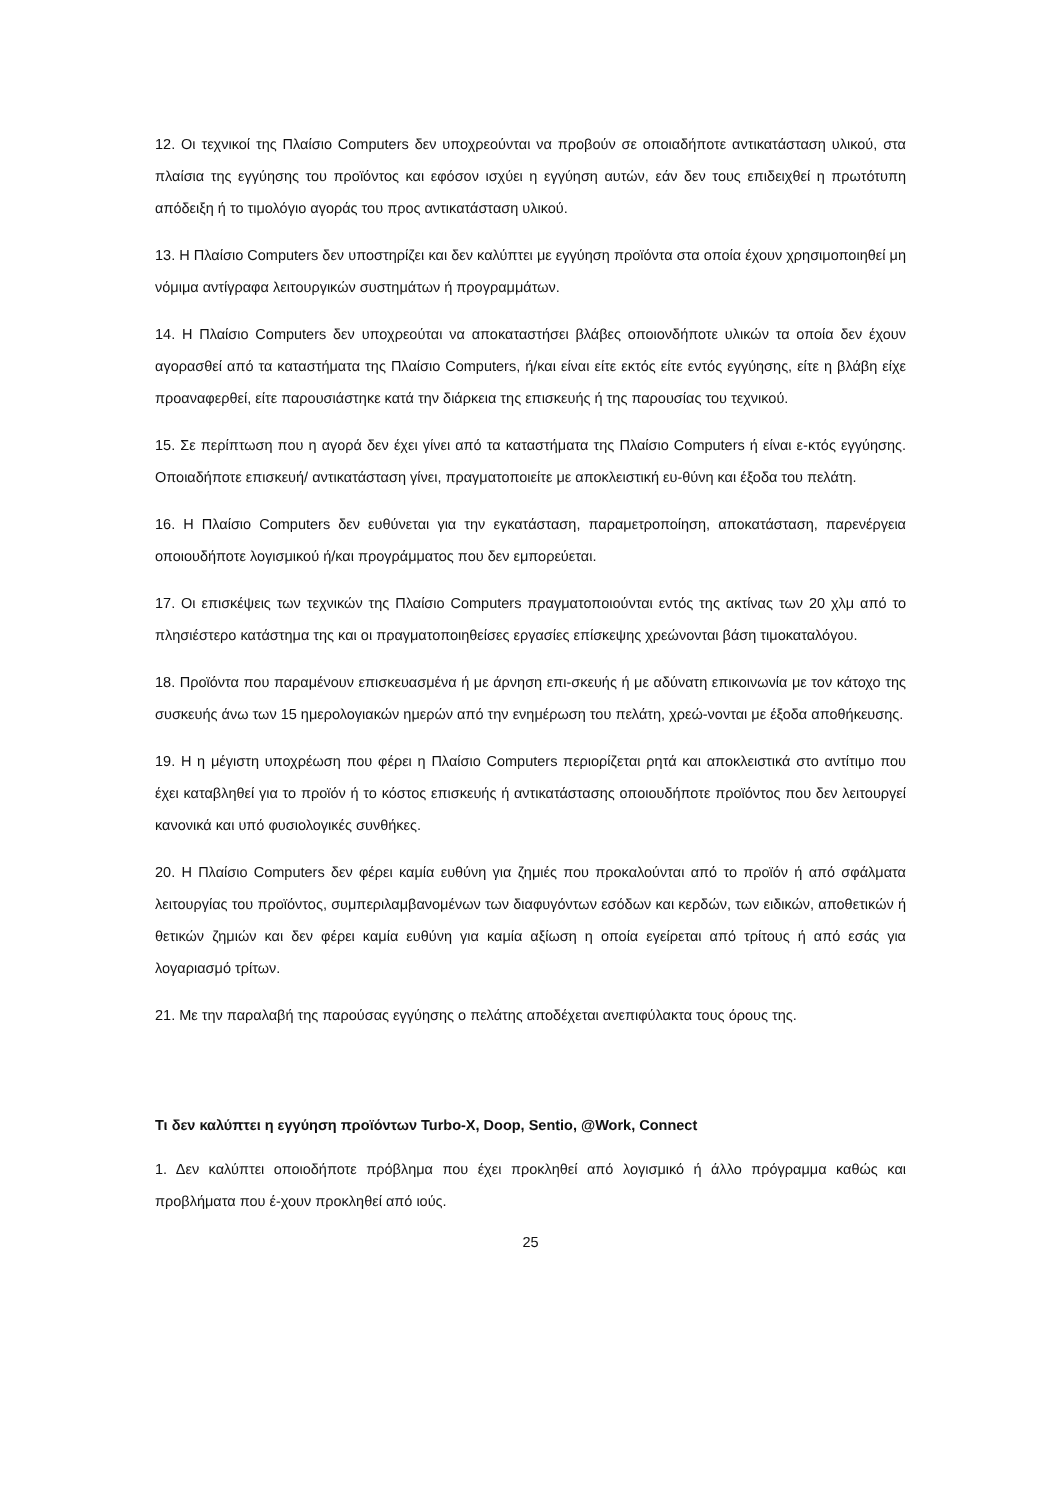12. Οι τεχνικοί της Πλαίσιο Computers δεν υποχρεούνται να προβούν σε οποιαδήποτε αντικατάσταση υλικού, στα πλαίσια της εγγύησης του προϊόντος και εφόσον ισχύει η εγγύηση αυτών, εάν δεν τους επιδειχθεί η πρωτότυπη απόδειξη ή το τιμολόγιο αγοράς του προς αντικατάσταση υλικού.
13. Η Πλαίσιο Computers δεν υποστηρίζει και δεν καλύπτει με εγγύηση προϊόντα στα οποία έχουν χρησιμοποιηθεί μη νόμιμα αντίγραφα λειτουργικών συστημάτων ή προγραμμάτων.
14. Η Πλαίσιο Computers δεν υποχρεούται να αποκαταστήσει βλάβες οποιονδήποτε υλικών τα οποία δεν έχουν αγορασθεί από τα καταστήματα της Πλαίσιο Computers, ή/και είναι είτε εκτός είτε εντός εγγύησης, είτε η βλάβη είχε προαναφερθεί, είτε παρουσιάστηκε κατά την διάρκεια της επισκευής ή της παρουσίας του τεχνικού.
15. Σε περίπτωση που η αγορά δεν έχει γίνει από τα καταστήματα της Πλαίσιο Computers ή είναι ε-κτός εγγύησης. Οποιαδήποτε επισκευή/ αντικατάσταση γίνει, πραγματοποιείτε με αποκλειστική ευ-θύνη και έξοδα του πελάτη.
16. Η Πλαίσιο Computers δεν ευθύνεται για την εγκατάσταση, παραμετροποίηση, αποκατάσταση, παρενέργεια οποιουδήποτε λογισμικού ή/και προγράμματος που δεν εμπορεύεται.
17. Οι επισκέψεις των τεχνικών της Πλαίσιο Computers πραγματοποιούνται εντός της ακτίνας των 20 χλμ από το πλησιέστερο κατάστημα της και οι πραγματοποιηθείσες εργασίες επίσκεψης χρεώνονται βάση τιμοκαταλόγου.
18. Προϊόντα που παραμένουν επισκευασμένα ή με άρνηση επι-σκευής ή με αδύνατη επικοινωνία με τον κάτοχο της συσκευής άνω των 15 ημερολογιακών ημερών από την ενημέρωση του πελάτη, χρεώ-νονται με έξοδα αποθήκευσης.
19. Η η μέγιστη υποχρέωση που φέρει η Πλαίσιο Computers περιορίζεται ρητά και αποκλειστικά στο αντίτιμο που έχει καταβληθεί για το προϊόν ή το κόστος επισκευής ή αντικατάστασης οποιουδήποτε προϊόντος που δεν λειτουργεί κανονικά και υπό φυσιολογικές συνθήκες.
20. Η Πλαίσιο Computers δεν φέρει καμία ευθύνη για ζημιές που προκαλούνται από το προϊόν ή από σφάλματα λειτουργίας του προϊόντος, συμπεριλαμβανομένων των διαφυγόντων εσόδων και κερδών, των ειδικών, αποθετικών ή θετικών ζημιών και δεν φέρει καμία ευθύνη για καμία αξίωση η οποία εγείρεται από τρίτους ή από εσάς για λογαριασμό τρίτων.
21. Με την παραλαβή της παρούσας εγγύησης ο πελάτης αποδέχεται ανεπιφύλακτα τους όρους της.
Τι δεν καλύπτει η εγγύηση προϊόντων Turbo-X, Doop, Sentio, @Work, Connect
1. Δεν καλύπτει οποιοδήποτε πρόβλημα που έχει προκληθεί από λογισμικό ή άλλο πρόγραμμα καθώς και προβλήματα που έ-χουν προκληθεί από ιούς.
25